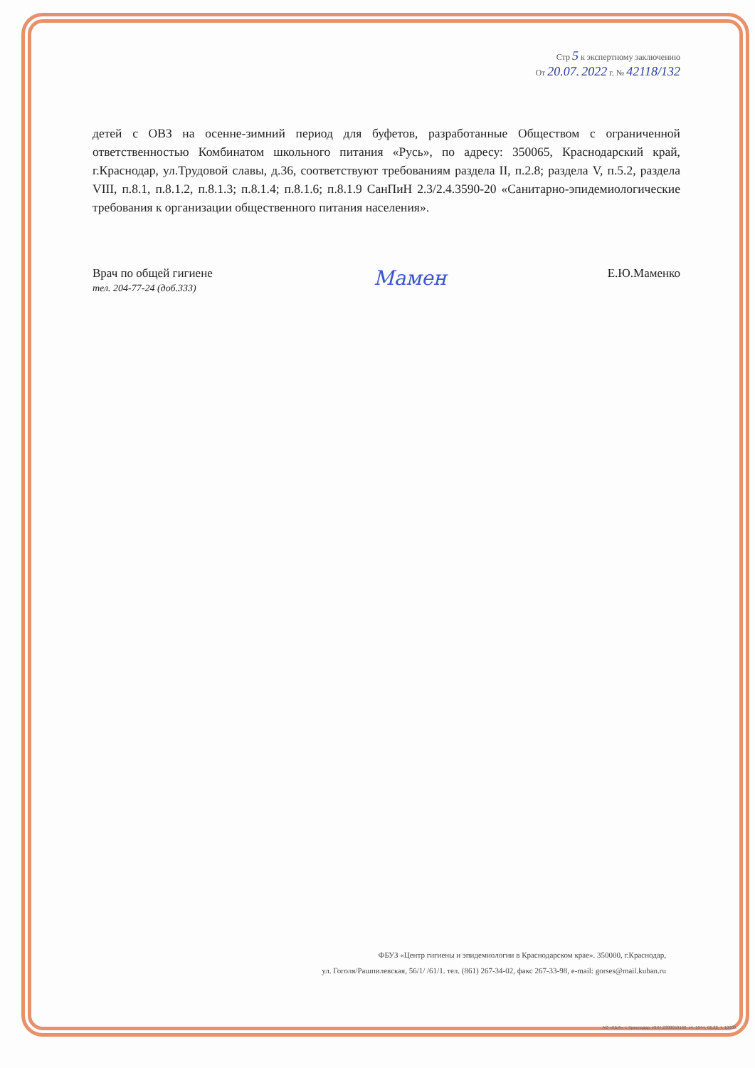Стр 5 к экспертному заключению
От 20.07. 2022 г. № 42118/132
детей с ОВЗ на осенне-зимний период для буфетов, разработанные Обществом с ограниченной ответственностью Комбинатом школьного питания «Русь», по адресу: 350065, Краснодарский край, г.Краснодар, ул.Трудовой славы, д.36, соответствуют требованиям раздела II, п.2.8; раздела V, п.5.2, раздела VIII, п.8.1, п.8.1.2, п.8.1.3; п.8.1.4; п.8.1.6; п.8.1.9 СанПиН 2.3/2.4.3590-20 «Санитарно-эпидемиологические требования к организации общественного питания населения».
Врач по общей гигиене
тел. 204-77-24 (доб.333)
Мамен
Е.Ю.Маменко
ФБУЗ «Центр гигиены и эпидемиологии в Краснодарском крае». 350000, г.Краснодар,
ул. Гоголя/Рашпилевская, 56/1/ /61/1. тел. (861) 267-34-02, факс 267-33-98, e-mail: gorses@mail.kuban.ru
АО «КБИ», г. Краснодар, ИНН 2308059160, з4. 1944, 06.22, т. 10000.